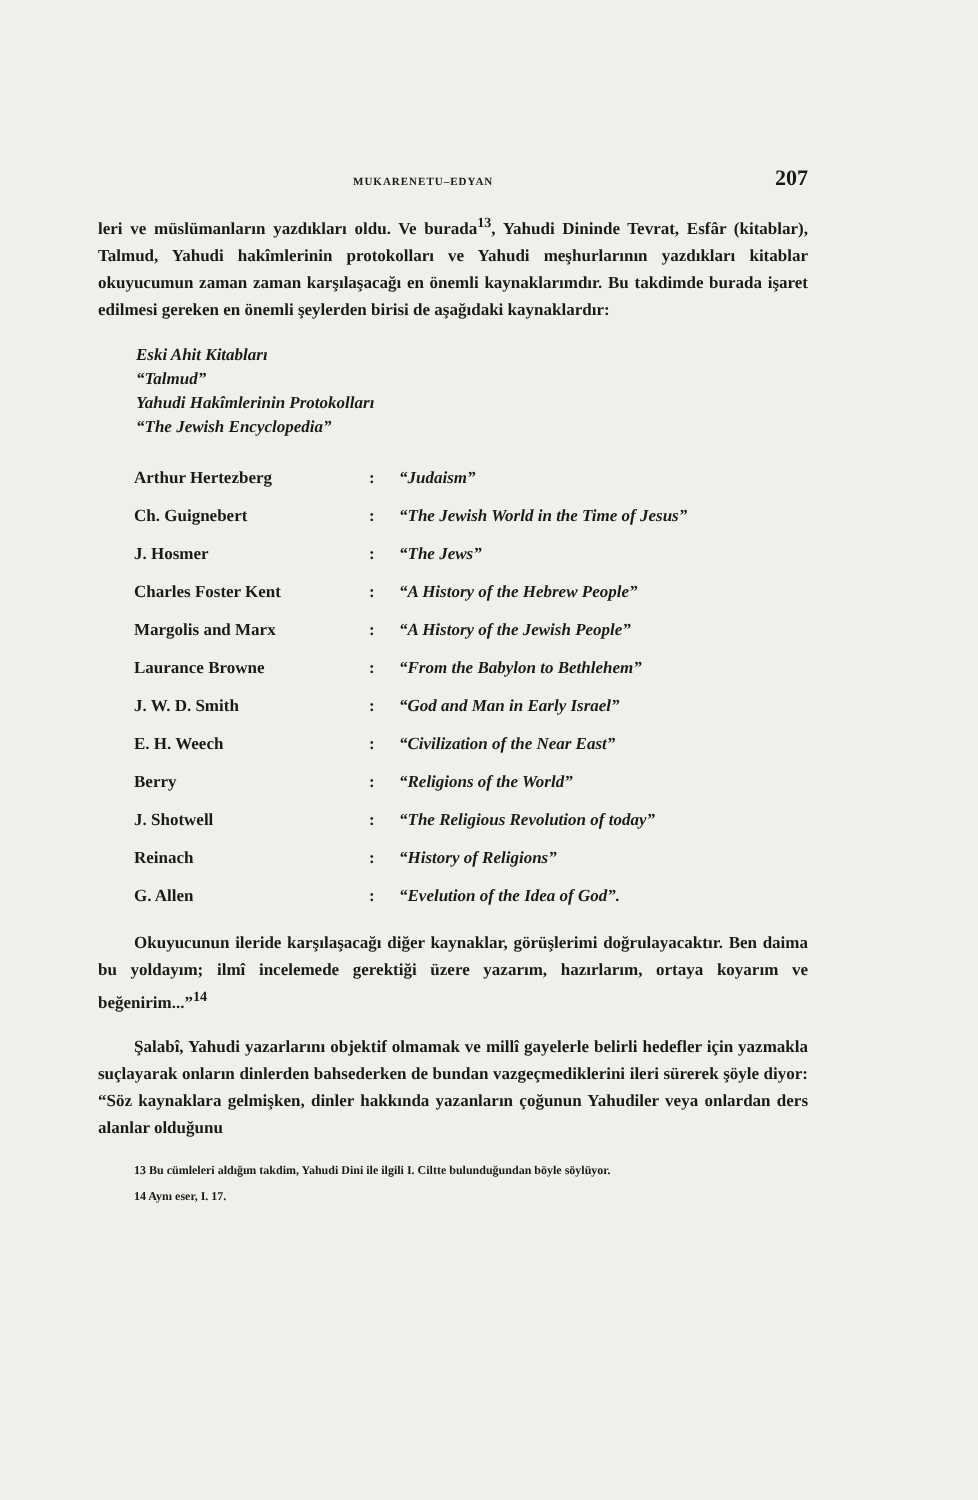MUKARENETU–EDYAN 207
leri ve müslümanların yazdıkları oldu. Ve burada<sup>13</sup>, Yahudi Dininde Tevrat, Esfâr (kitablar), Talmud, Yahudi hakîmlerinin protokolları ve Yahudi meşhurlarının yazdıkları kitablar okuyucumun zaman zaman karşılaşacağı en önemli kaynaklarımdır. Bu takdimde burada işaret edilmesi gereken en önemli şeylerden birisi de aşağıdaki kaynaklardır:
Eski Ahit Kitabları
“Talmud”
Yahudi Hakîmlerinin Protokolları
“The Jewish Encyclopedia”
| Arthur Hertezberg | : | “Judaism” |
| Ch. Guignebert | : | “The Jewish World in the Time of Jesus” |
| J. Hosmer | : | “The Jews” |
| Charles Foster Kent | : | “A History of the Hebrew People” |
| Margolis and Marx | : | “A History of the Jewish People” |
| Laurance Browne | : | “From the Babylon to Bethlehem” |
| J. W. D. Smith | : | “God and Man in Early Israel” |
| E. H. Weech | : | “Civilization of the Near East” |
| Berry | : | “Religions of the World” |
| J. Shotwell | : | “The Religious Revolution of today” |
| Reinach | : | “History of Religions” |
| G. Allen | : | “Evelution of the Idea of God”. |
Okuyucunun ileride karşılaşacağı diğer kaynaklar, görüşlerimi doğrulayacaktır. Ben daima bu yoldayım; ilmî incelemede gerektiği üzere yazarım, hazırlarım, ortaya koyarım ve beğenirim...”<sup>14</sup>
Şalabî, Yahudi yazarlarını objektif olmamak ve millî gayelerle belirli hedefler için yazmakla suçlayarak onların dinlerden bahsederken de bundan vazgeçmediklerini ileri sürerek şöyle diyor: “Söz kaynaklara gelmişken, dinler hakkında yazanların çoğunun Yahudiler veya onlardan ders alanlar olduğunu
13 Bu cümleleri aldığım takdim, Yahudi Dini ile ilgili I. Ciltte bulunduğundan böyle söylüyor.
14 Aynı eser, I. 17.